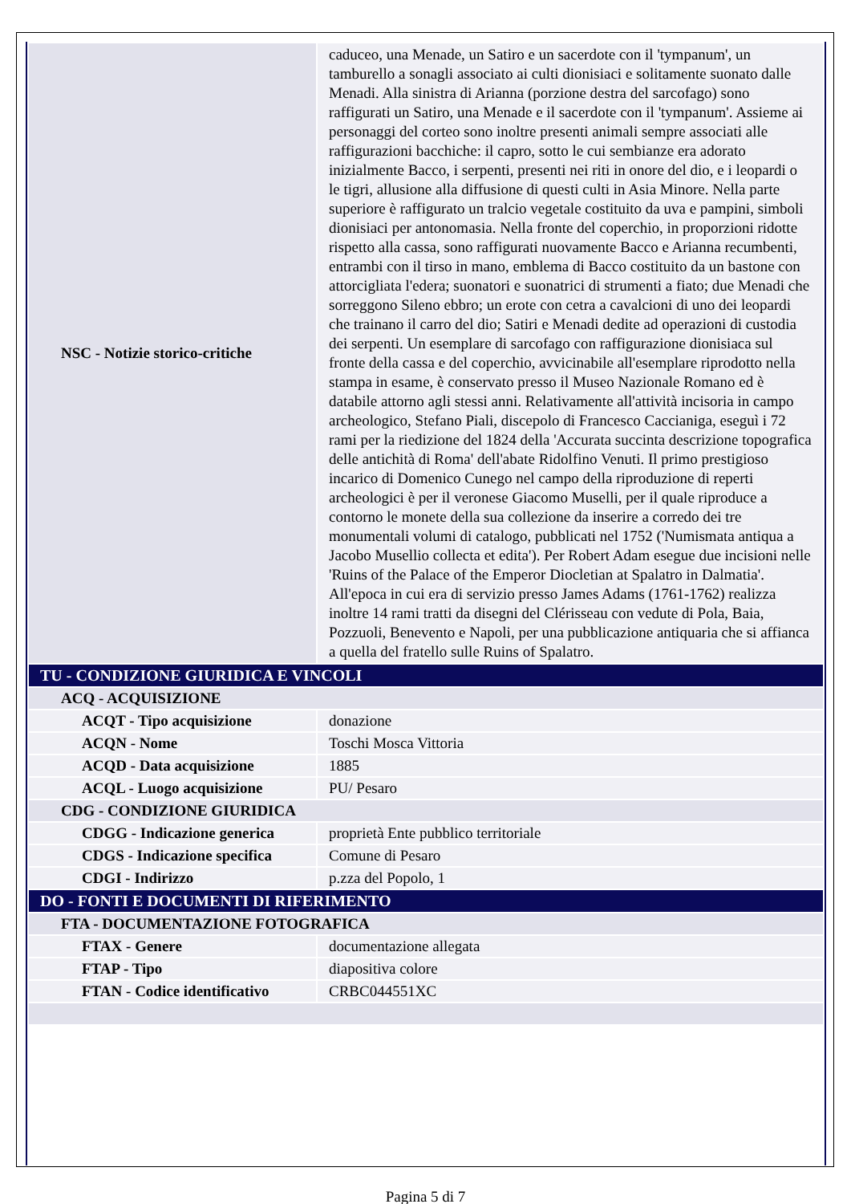| NSC - Notizie storico-critiche | caduceo, una Menade, un Satiro e un sacerdote con il 'tympanum', un tamburello a sonagli associato ai culti dionisiaci e solitamente suonato dalle Menadi. Alla sinistra di Arianna (porzione destra del sarcofago) sono raffigurati un Satiro, una Menade e il sacerdote con il 'tympanum'. Assieme ai personaggi del corteo sono inoltre presenti animali sempre associati alle raffigurazioni bacchiche: il capro, sotto le cui sembianze era adorato inizialmente Bacco, i serpenti, presenti nei riti in onore del dio, e i leopardi o le tigri, allusione alla diffusione di questi culti in Asia Minore. Nella parte superiore è raffigurato un tralcio vegetale costituito da uva e pampini, simboli dionisiaci per antonomasia. Nella fronte del coperchio, in proporzioni ridotte rispetto alla cassa, sono raffigurati nuovamente Bacco e Arianna recumbenti, entrambi con il tirso in mano, emblema di Bacco costituito da un bastone con attorcigliata l'edera; suonatori e suonatrici di strumenti a fiato; due Menadi che sorreggono Sileno ebbro; un erote con cetra a cavalcioni di uno dei leopardi che trainano il carro del dio; Satiri e Menadi dedite ad operazioni di custodia dei serpenti. Un esemplare di sarcofago con raffigurazione dionisiaca sul fronte della cassa e del coperchio, avvicinabile all'esemplare riprodotto nella stampa in esame, è conservato presso il Museo Nazionale Romano ed è databile attorno agli stessi anni. Relativamente all'attività incisoria in campo archeologico, Stefano Piali, discepolo di Francesco Caccianiga, eseguì i 72 rami per la riedizione del 1824 della 'Accurata succinta descrizione topografica delle antichità di Roma' dell'abate Ridolfino Venuti. Il primo prestigioso incarico di Domenico Cunego nel campo della riproduzione di reperti archeologici è per il veronese Giacomo Muselli, per il quale riproduce a contorno le monete della sua collezione da inserire a corredo dei tre monumentali volumi di catalogo, pubblicati nel 1752 ('Numismata antiqua a Jacobo Musellio collecta et edita'). Per Robert Adam esegue due incisioni nelle 'Ruins of the Palace of the Emperor Diocletian at Spalatro in Dalmatia'. All'epoca in cui era di servizio presso James Adams (1761-1762) realizza inoltre 14 rami tratti da disegni del Clérisseau con vedute di Pola, Baia, Pozzuoli, Benevento e Napoli, per una pubblicazione antiquaria che si affianca a quella del fratello sulle Ruins of Spalatro. |
| TU - CONDIZIONE GIURIDICA E VINCOLI | |
| ACQ - ACQUISIZIONE | |
| ACQT - Tipo acquisizione | donazione |
| ACQN - Nome | Toschi Mosca Vittoria |
| ACQD - Data acquisizione | 1885 |
| ACQL - Luogo acquisizione | PU/ Pesaro |
| CDG - CONDIZIONE GIURIDICA | |
| CDGG - Indicazione generica | proprietà Ente pubblico territoriale |
| CDGS - Indicazione specifica | Comune di Pesaro |
| CDGI - Indirizzo | p.zza del Popolo, 1 |
| DO - FONTI E DOCUMENTI DI RIFERIMENTO | |
| FTA - DOCUMENTAZIONE FOTOGRAFICA | |
| FTAX - Genere | documentazione allegata |
| FTAP - Tipo | diapositiva colore |
| FTAN - Codice identificativo | CRBC044551XC |
Pagina 5 di 7